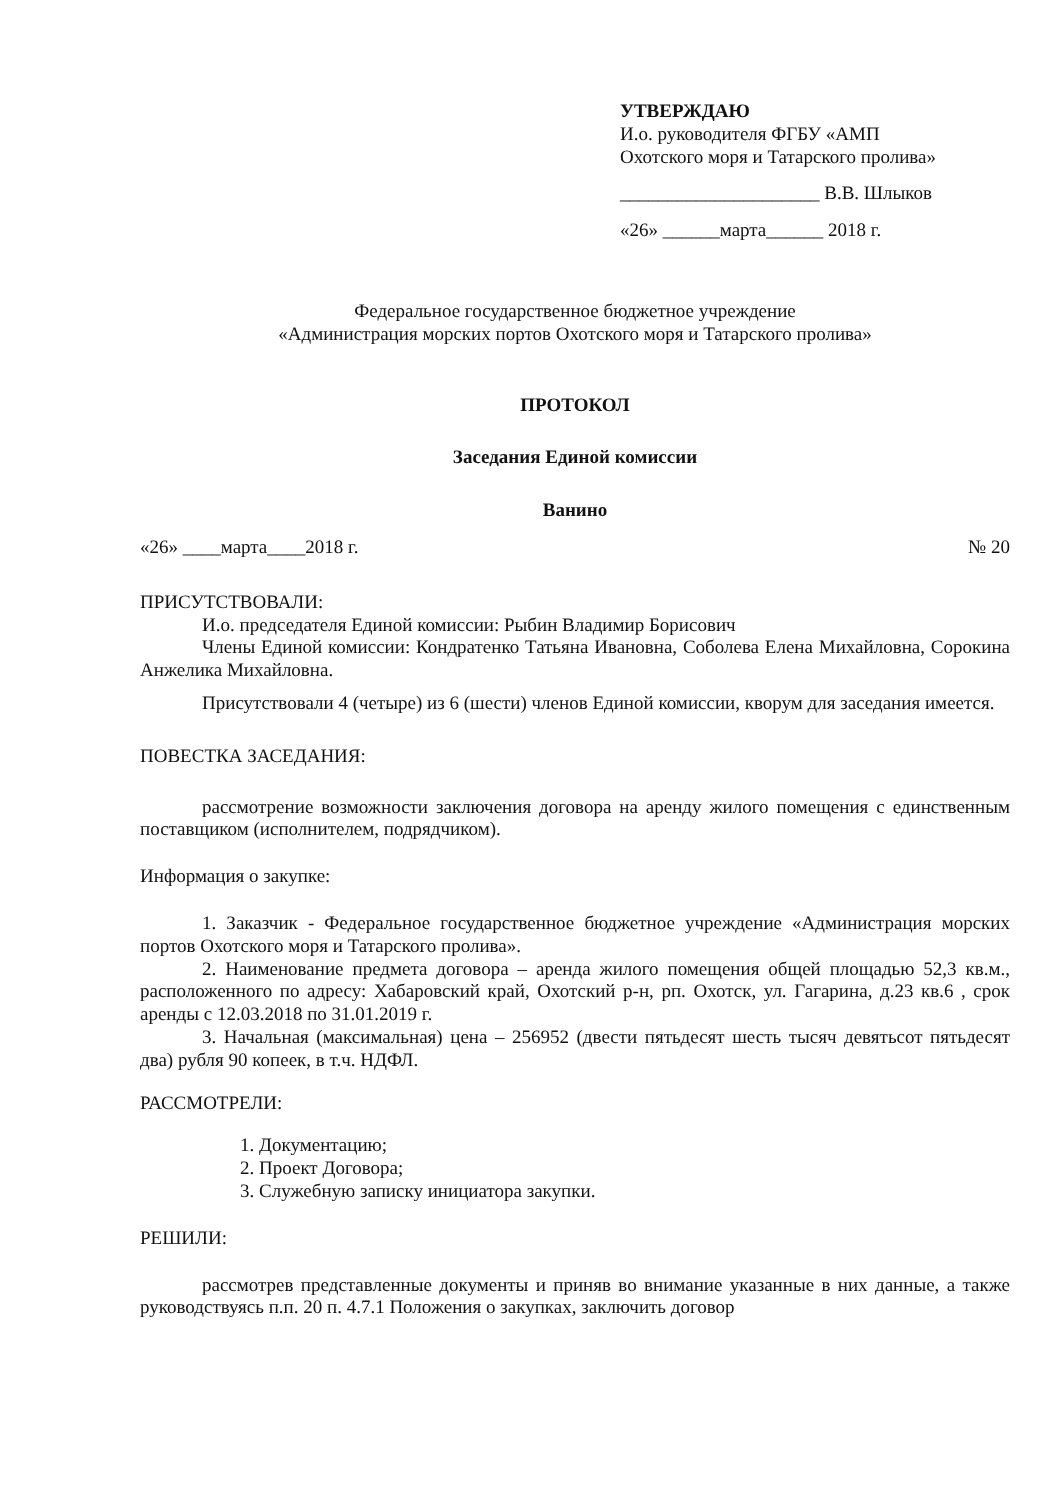УТВЕРЖДАЮ
И.о. руководителя ФГБУ «АМП
Охотского моря и Татарского пролива»
_____________________ В.В. Шлыков
«26» ______марта______ 2018 г.
Федеральное государственное бюджетное учреждение
«Администрация морских портов Охотского моря и Татарского пролива»
ПРОТОКОЛ
Заседания Единой комиссии
Ванино
«26» ____марта____2018 г. № 20
ПРИСУТСТВОВАЛИ:
И.о. председателя Единой комиссии: Рыбин Владимир Борисович
Члены Единой комиссии: Кондратенко Татьяна Ивановна, Соболева Елена Михайловна, Сорокина Анжелика Михайловна.
Присутствовали 4 (четыре) из 6 (шести) членов Единой комиссии, кворум для заседания имеется.
ПОВЕСТКА ЗАСЕДАНИЯ:
рассмотрение возможности заключения договора на аренду жилого помещения с единственным поставщиком (исполнителем, подрядчиком).
Информация о закупке:
1. Заказчик - Федеральное государственное бюджетное учреждение «Администрация морских портов Охотского моря и Татарского пролива».
2. Наименование предмета договора – аренда жилого помещения общей площадью 52,3 кв.м., расположенного по адресу: Хабаровский край, Охотский р-н, рп. Охотск, ул. Гагарина, д.23 кв.6 , срок аренды с 12.03.2018 по 31.01.2019 г.
3. Начальная (максимальная) цена – 256952 (двести пятьдесят шесть тысяч девятьсот пятьдесят два) рубля 90 копеек, в т.ч. НДФЛ.
РАССМОТРЕЛИ:
1. Документацию;
2. Проект Договора;
3. Служебную записку инициатора закупки.
РЕШИЛИ:
рассмотрев представленные документы и приняв во внимание указанные в них данные, а также руководствуясь п.п. 20 п. 4.7.1 Положения о закупках, заключить договор